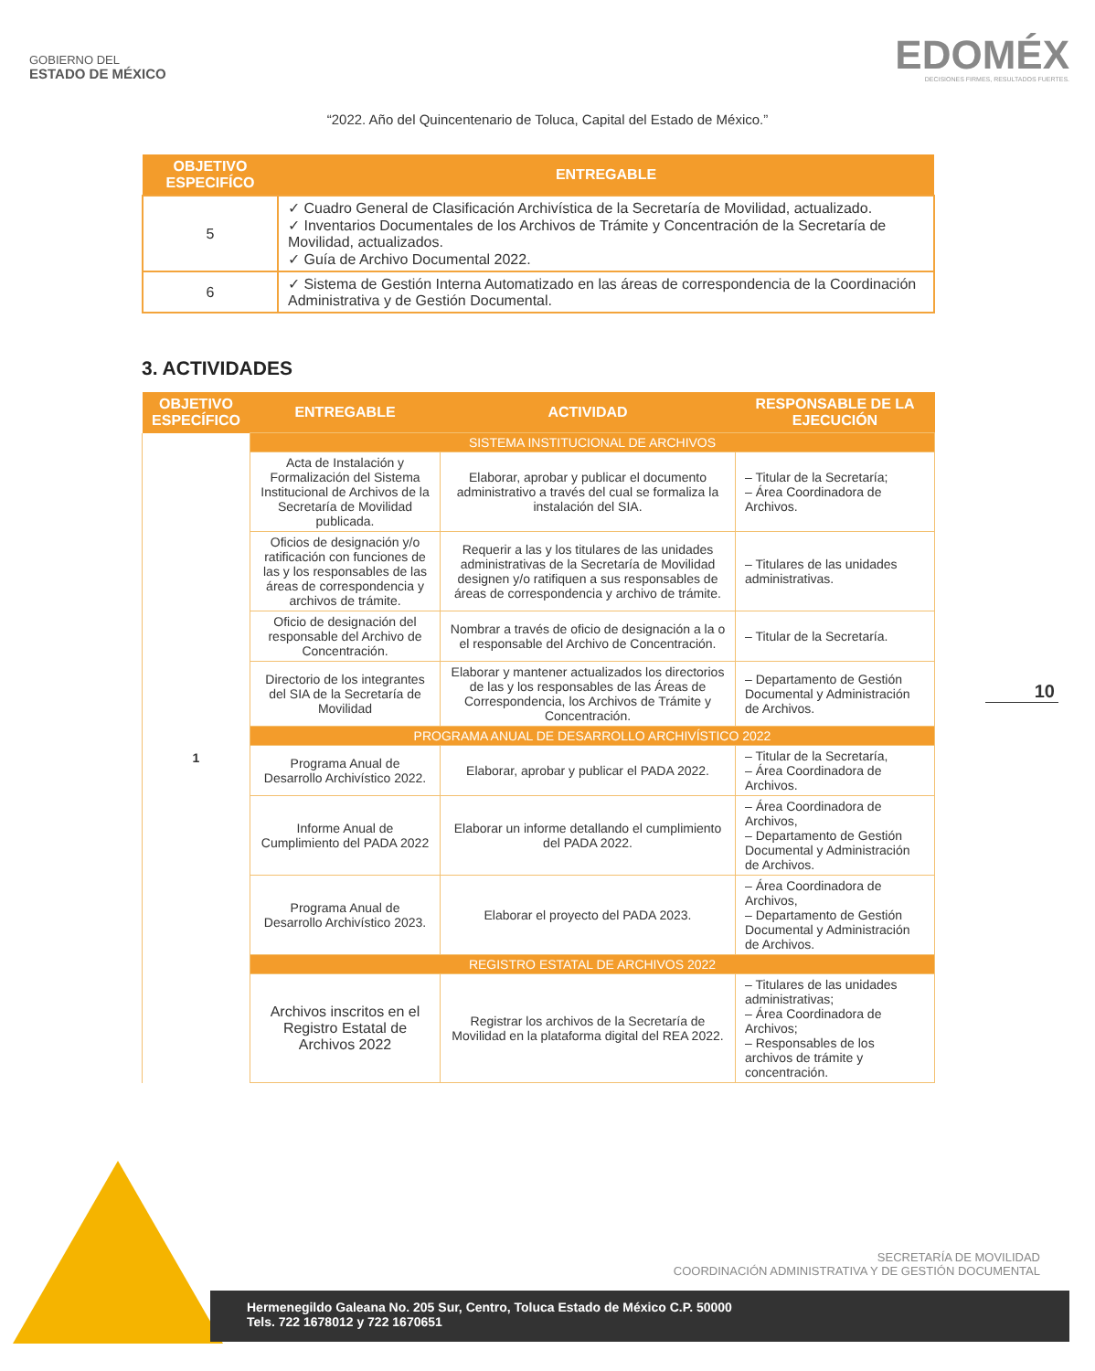GOBIERNO DEL
ESTADO DE MÉXICO
EDOMÉX
DECISIONES FIRMES, RESULTADOS FUERTES.
“2022. Año del Quincentenario de Toluca, Capital del Estado de México.”
| OBJETIVO ESPECIFÍCO | ENTREGABLE |
| --- | --- |
| 5 | ✓ Cuadro General de Clasificación Archivística de la Secretaría de Movilidad, actualizado. ✓ Inventarios Documentales de los Archivos de Trámite y Concentración de la Secretaría de Movilidad, actualizados. ✓ Guía de Archivo Documental 2022. |
| 6 | ✓ Sistema de Gestión Interna Automatizado en las áreas de correspondencia de la Coordinación Administrativa y de Gestión Documental. |
3. ACTIVIDADES
| OBJETIVO ESPECÍFICO | ENTREGABLE | ACTIVIDAD | RESPONSABLE DE LA EJECUCIÓN |
| --- | --- | --- | --- |
| 1 | SISTEMA INSTITUCIONAL DE ARCHIVOS | | |
| | Acta de Instalación y Formalización del Sistema Institucional de Archivos de la Secretaría de Movilidad publicada. | Elaborar, aprobar y publicar el documento administrativo a través del cual se formaliza la instalación del SIA. | – Titular de la Secretaría; – Área Coordinadora de Archivos. |
| | Oficios de designación y/o ratificación con funciones de las y los responsables de las áreas de correspondencia y archivos de trámite. | Requerir a las y los titulares de las unidades administrativas de la Secretaría de Movilidad designen y/o ratifiquen a sus responsables de áreas de correspondencia y archivo de trámite. | – Titulares de las unidades administrativas. |
| | Oficio de designación del responsable del Archivo de Concentración. | Nombrar a través de oficio de designación a la o el responsable del Archivo de Concentración. | – Titular de la Secretaría. |
| | Directorio de los integrantes del SIA de la Secretaría de Movilidad | Elaborar y mantener actualizados los directorios de las y los responsables de las Áreas de Correspondencia, los Archivos de Trámite y Concentración. | – Departamento de Gestión Documental y Administración de Archivos. |
| | PROGRAMA ANUAL DE DESARROLLO ARCHIVÍSTICO 2022 | | |
| | Programa Anual de Desarrollo Archivístico 2022. | Elaborar, aprobar y publicar el PADA 2022. | – Titular de la Secretaría, – Área Coordinadora de Archivos. |
| | Informe Anual de Cumplimiento del PADA 2022 | Elaborar un informe detallando el cumplimiento del PADA 2022. | – Área Coordinadora de Archivos, – Departamento de Gestión Documental y Administración de Archivos. |
| | Programa Anual de Desarrollo Archivístico 2023. | Elaborar el proyecto del PADA 2023. | – Área Coordinadora de Archivos, – Departamento de Gestión Documental y Administración de Archivos. |
| | REGISTRO ESTATAL DE ARCHIVOS 2022 | | |
| | Archivos inscritos en el Registro Estatal de Archivos 2022 | Registrar los archivos de la Secretaría de Movilidad en la plataforma digital del REA 2022. | – Titulares de las unidades administrativas; – Área Coordinadora de Archivos; – Responsables de los archivos de trámite y concentración. |
10
SECRETARÍA DE MOVILIDAD
COORDINACIÓN ADMINISTRATIVA Y DE GESTIÓN DOCUMENTAL
Hermenegildo Galeana No. 205 Sur, Centro, Toluca Estado de México C.P. 50000
Tels. 722 1678012 y 722 1670651